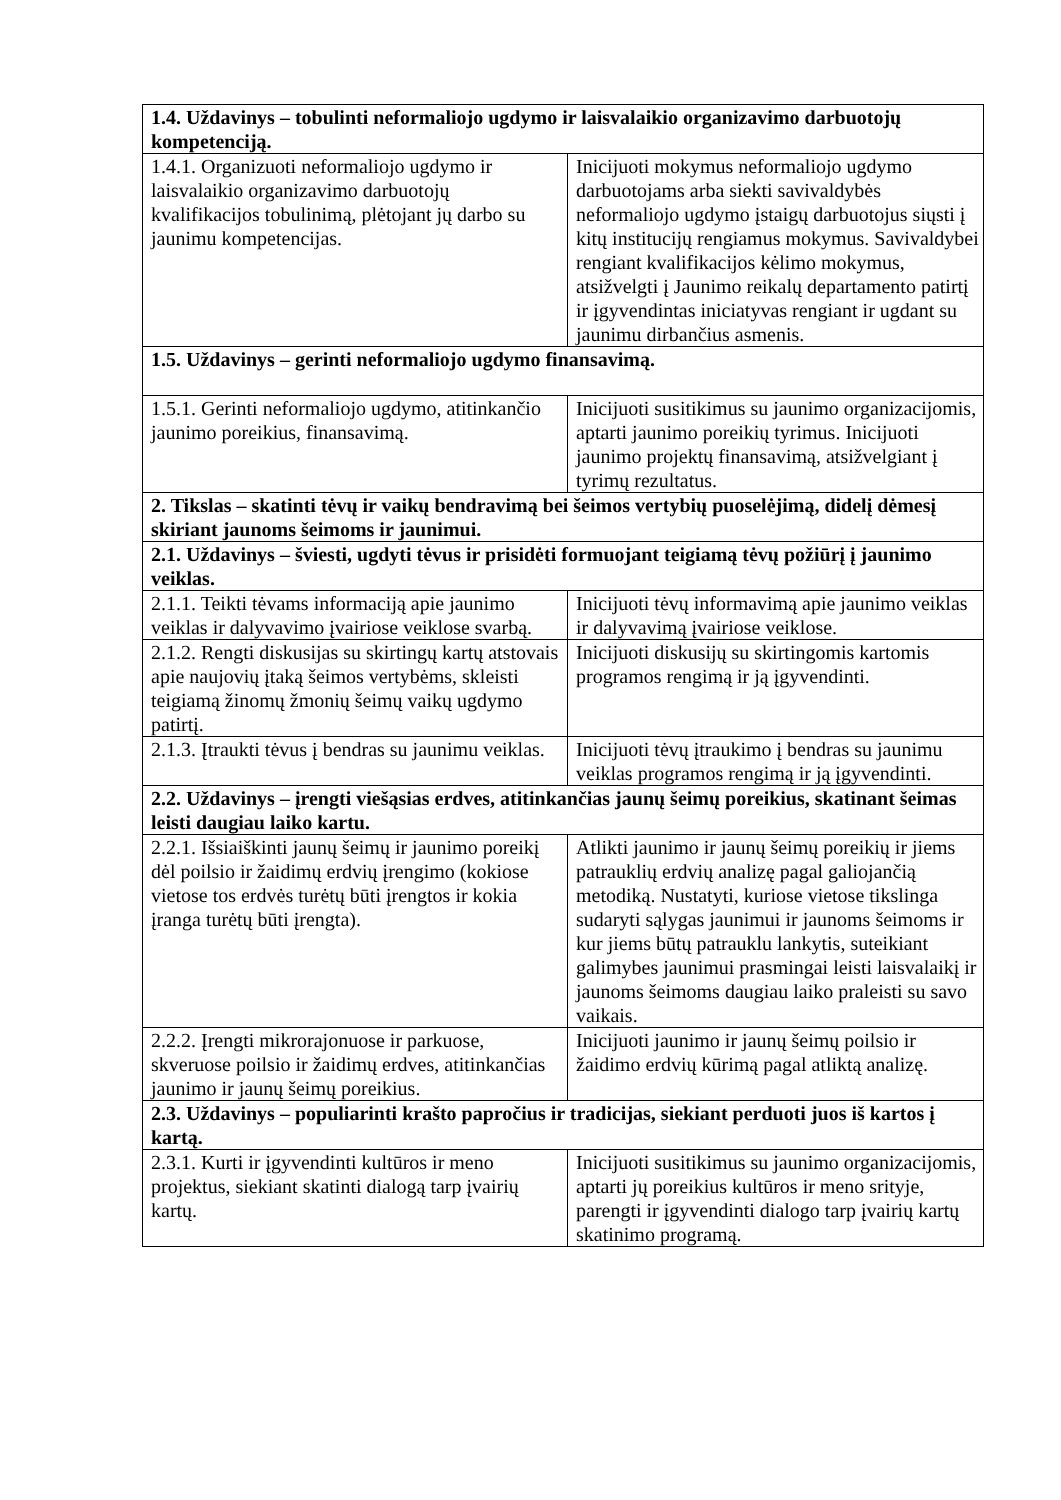| 1.4. Uždavinys – tobulinti neformaliojo ugdymo ir laisvalaikio organizavimo darbuotojų kompetenciją. | |
| 1.4.1. Organizuoti neformaliojo ugdymo ir laisvalaikio organizavimo darbuotojų kvalifikacijos tobulinimą, plėtojant jų darbo su jaunimu kompetencijas. | Inicijuoti mokymus neformaliojo ugdymo darbuotojams arba siekti savivaldybės neformaliojo ugdymo įstaigų darbuotojus siųsti į kitų institucijų rengiamus mokymus. Savivaldybei rengiant kvalifikacijos kėlimo mokymus, atsižvelgti į Jaunimo reikalų departamento patirtį ir įgyvendintas iniciatyvas rengiant ir ugdant su jaunimu dirbančius asmenis. |
| 1.5. Uždavinys – gerinti neformaliojo ugdymo finansavimą. | |
| 1.5.1. Gerinti neformaliojo ugdymo, atitinkančio jaunimo poreikius, finansavimą. | Inicijuoti susitikimus su jaunimo organizacijomis, aptarti jaunimo poreikių tyrimus. Inicijuoti jaunimo projektų finansavimą, atsižvelgiant į tyrimų rezultatus. |
| 2. Tikslas – skatinti tėvų ir vaikų bendravimą bei šeimos vertybių puoselėjimą, didelį dėmesį skiriant jaunoms šeimoms ir jaunimui. | |
| 2.1. Uždavinys – šviesti, ugdyti tėvus ir prisidėti formuojant teigiamą tėvų požiūrį į jaunimo veiklas. | |
| 2.1.1. Teikti tėvams informaciją apie jaunimo veiklas ir dalyvavimo įvairiose veiklose svarbą. | Inicijuoti tėvų informavimą apie jaunimo veiklas ir dalyvavimą įvairiose veiklose. |
| 2.1.2. Rengti diskusijas su skirtingų kartų atstovais apie naujovių įtaką šeimos vertybėms, skleisti teigiamą žinomų žmonių šeimų vaikų ugdymo patirtį. | Inicijuoti diskusijų su skirtingomis kartomis programos rengimą ir ją įgyvendinti. |
| 2.1.3. Įtraukti tėvus į bendras su jaunimu veiklas. | Inicijuoti tėvų įtraukimo į bendras su jaunimu veiklas programos rengimą ir ją įgyvendinti. |
| 2.2. Uždavinys – įrengti viešąsias erdves, atitinkančias jaunų šeimų poreikius, skatinant šeimas leisti daugiau laiko kartu. | |
| 2.2.1. Išsiaiškinti jaunų šeimų ir jaunimo poreikį dėl poilsio ir žaidimų erdvių įrengimo (kokiose vietose tos erdvės turėtų būti įrengtos ir kokia įranga turėtų būti įrengta). | Atlikti jaunimo ir jaunų šeimų poreikių ir jiems patrauklių erdvių analizę pagal galiojančią metodiką. Nustatyti, kuriose vietose tikslinga sudaryti sąlygas jaunimui ir jaunoms šeimoms ir kur jiems būtų patrauklu lankytis, suteikiant galimybes jaunimui prasmingai leisti laisvalaikį ir jaunoms šeimoms daugiau laiko praleisti su savo vaikais. |
| 2.2.2. Įrengti mikrorajonuose ir parkuose, skveruose poilsio ir žaidimų erdves, atitinkančias jaunimo ir jaunų šeimų poreikius. | Inicijuoti jaunimo ir jaunų šeimų poilsio ir žaidimo erdvių kūrimą pagal atliktą analizę. |
| 2.3. Uždavinys – populiarinti krašto papročius ir tradicijas, siekiant perduoti juos iš kartos į kartą. | |
| 2.3.1. Kurti ir įgyvendinti kultūros ir meno projektus, siekiant skatinti dialogą tarp įvairių kartų. | Inicijuoti susitikimus su jaunimo organizacijomis, aptarti jų poreikius kultūros ir meno srityje, parengti ir įgyvendinti dialogo tarp įvairių kartų skatinimo programą. |